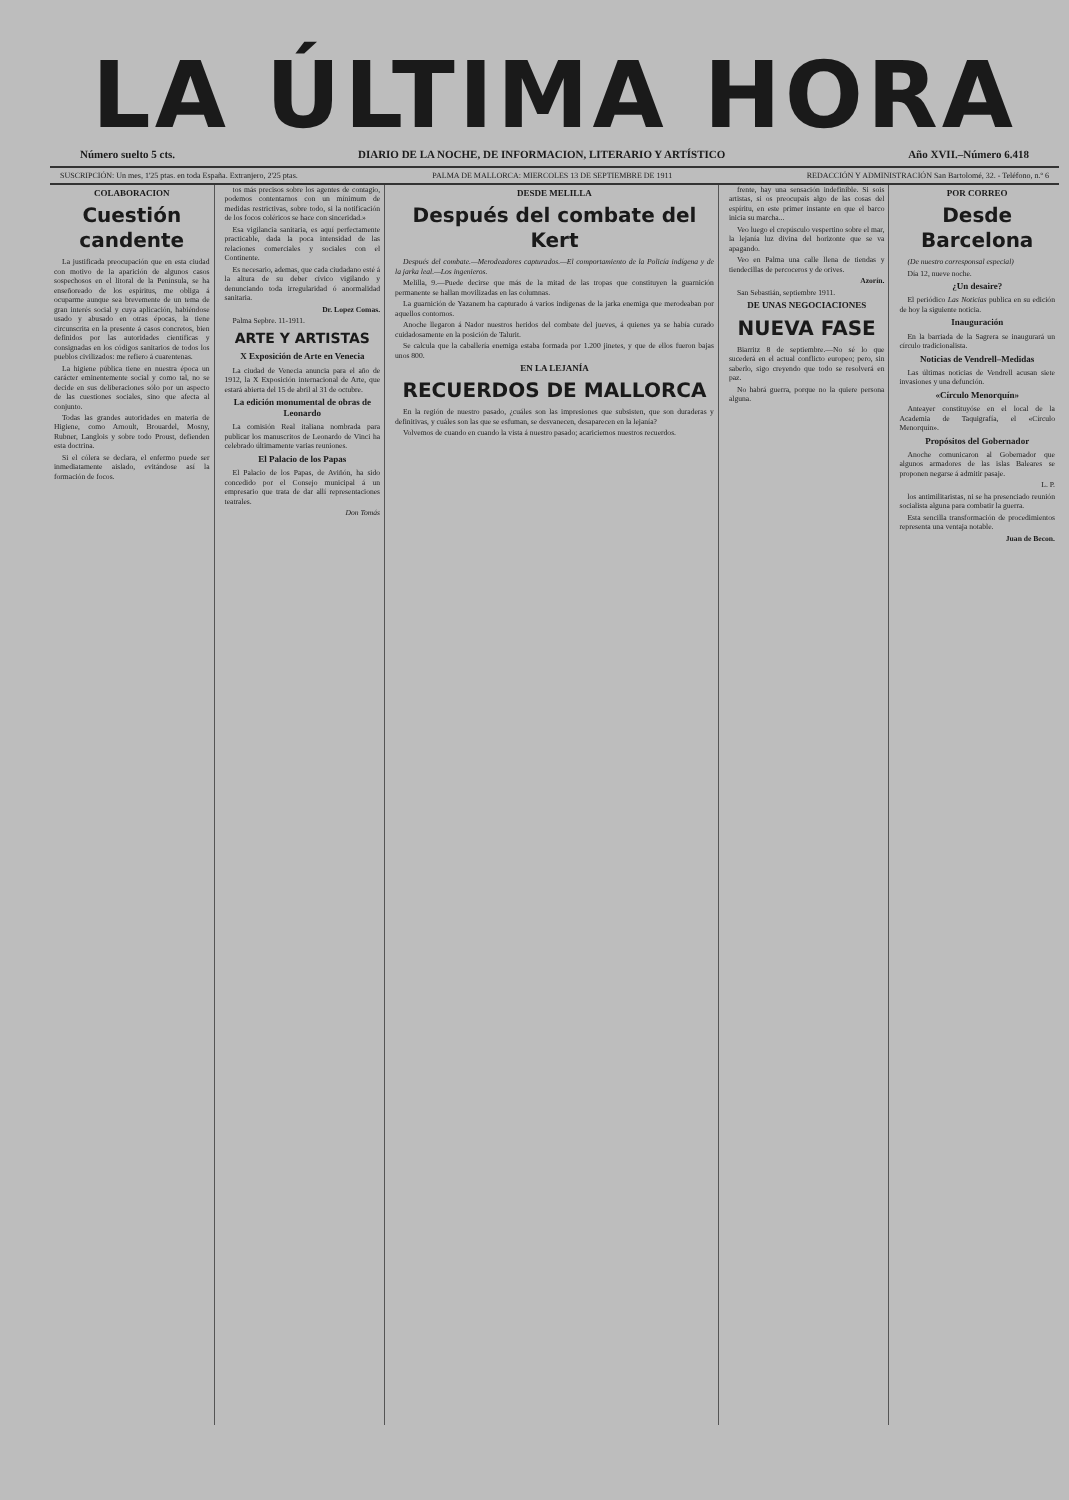LA ÚLTIMA HORA
Número suelto 5 cts. DIARIO DE LA NOCHE, DE INFORMACION, LITERARIO Y ARTÍSTICO Año XVII.–Número 6.418
SUSCRIPCIÓN: Un mes, 1'25 ptas. en toda España. Extranjero, 2'25 ptas. PALMA DE MALLORCA: MIERCOLES 13 DE SEPTIEMBRE DE 1911 REDACCIÓN Y ADMINISTRACIÓN San Bartolomé, 32. - Teléfono, n.º 6
COLABORACION
Cuestión candente
La justificada preocupación que en esta ciudad con motivo de la aparición de algunos casos sospechosos en el litoral de la Península, se ha enseñoreado de los espíritus, me obliga á ocuparme aunque sea brevemente de un tema de gran interés social y cuya aplicación, habiéndose usado y abusado en otras épocas, la tiene circunscrita en la presente á casos concretos, bien definidos por las autoridades científicas y consignadas en los códigos sanitarios de todos los pueblos civilizados: me refiero á cuarentenas.
La higiene pública tiene en nuestra época un carácter eminentemente social y como tal, no se decide en sus deliberaciones sólo por un aspecto de las cuestiones sociales, sino que afecta al conjunto.
Todas las grandes autoridades en materia de Higiene, como Arnoult, Brouardel, Mosny, Rubner, Langlois y sobre todo Proust, defienden esta doctrina.
Si el cólera se declara, el enfermo puede ser inmediatamente aislado, evitándose así la formación de focos.
tos más precisos sobre los agentes de contagio, podemos contentarnos con un mínimum de medidas restrictivas, sobre todo, si la notificación de los focos coléricos se hace con sinceridad.»
Esa vigilancia sanitaria, es aquí perfectamente practicable, dada la poca intensidad de las relaciones comerciales y sociales con el Continente.
Es necesario, ademas, que cada ciudadano esté á la altura de su deber cívico vigilando y denunciando toda irregularidad ó anormalidad sanitaria.
Dr. Lopez Comas.
Palma Sepbre. 11-1911.
ARTE Y ARTISTAS
X Exposición de Arte en Venecia
La ciudad de Venecia anuncia para el año de 1912, la X Exposición internacional de Arte, que estará abierta del 15 de abril al 31 de octubre.
La edición monumental de obras de Leonardo
La comisión Real italiana nombrada para publicar los manuscritos de Leonardo de Vinci ha celebrado últimamente varias reuniones.
El Palacio de los Papas
El Palacio de los Papas, de Aviñón, ha sido concedido por el Consejo municipal á un empresario que trata de dar allí representaciones teatrales.
Don Tomás
DESDE MELILLA
Después del combate del Kert
Después del combate.—Merodeadores capturados.—El comportamiento de la Policía indígena y de la jarka leal.—Los ingenieros.
Melilla, 9.—Puede decirse que más de la mitad de las tropas que constituyen la guarnición permanente se hallan movilizadas en las columnas.
La guarnición de Yazanem ha capturado á varios indígenas de la jarka enemiga que merodeaban por aquellos contornos.
Anoche llegaron á Nador nuestros heridos del combate del jueves, á quienes ya se había curado cuidadosamente en la posición de Talurit.
Se calcula que la caballería enemiga estaba formada por 1.200 jinetes, y que de ellos fueron bajas unos 800.
EN LA LEJANÍA
RECUERDOS DE MALLORCA
En la región de nuestro pasado, ¿cuáles son las impresiones que subsisten, que son duraderas y definitivas, y cuáles son las que se esfuman, se desvanecen, desaparecen en la lejanía?
Volvemos de cuando en cuando la vista á nuestro pasado; acariciemos nuestros recuerdos.
frente, hay una sensación indefinible. Si sois artistas, si os preocupais algo de las cosas del espíritu, en este primer instante en que el barco inicia su marcha...
Veo luego el crepúsculo vespertino sobre el mar, la lejanía luz divina del horizonte que se va apagando.
Veo en Palma una calle llena de tiendas y tiendecillas de percoceros y de orives.
Azorín.
San Sebastián, septiembre 1911.
DE UNAS NEGOCIACIONES
NUEVA FASE
Biarritz 8 de septiembre.—No sé lo que sucederá en el actual conflicto europeo; pero, sin saberlo, sigo creyendo que todo se resolverá en paz.
No habrá guerra, porque no la quiere persona alguna.
POR CORREO
Desde Barcelona
(De nuestro corresponsal especial)
Día 12, nueve noche.
¿Un desaire?
El periódico Las Noticias publica en su edición de hoy la siguiente noticia.
Inauguración
En la barriada de la Sagrera se inaugurará un círculo tradicionalista.
Noticias de Vendrell–Medidas
Las últimas noticias de Vendrell acusan siete invasiones y una defunción.
«Círculo Menorquín»
Anteayer constituyóse en el local de la Academia de Taquigrafía, el «Círculo Menorquín».
Propósitos del Gobernador
Anoche comunicaron al Gobernador que algunos armadores de las islas Baleares se proponen negarse á admitir pasaje.
L. P.
los antimilitaristas, ni se ha presenciado reunión socialista alguna para combatir la guerra.
Esta sencilla transformación de procedimientos representa una ventaja notable.
Juan de Becon.